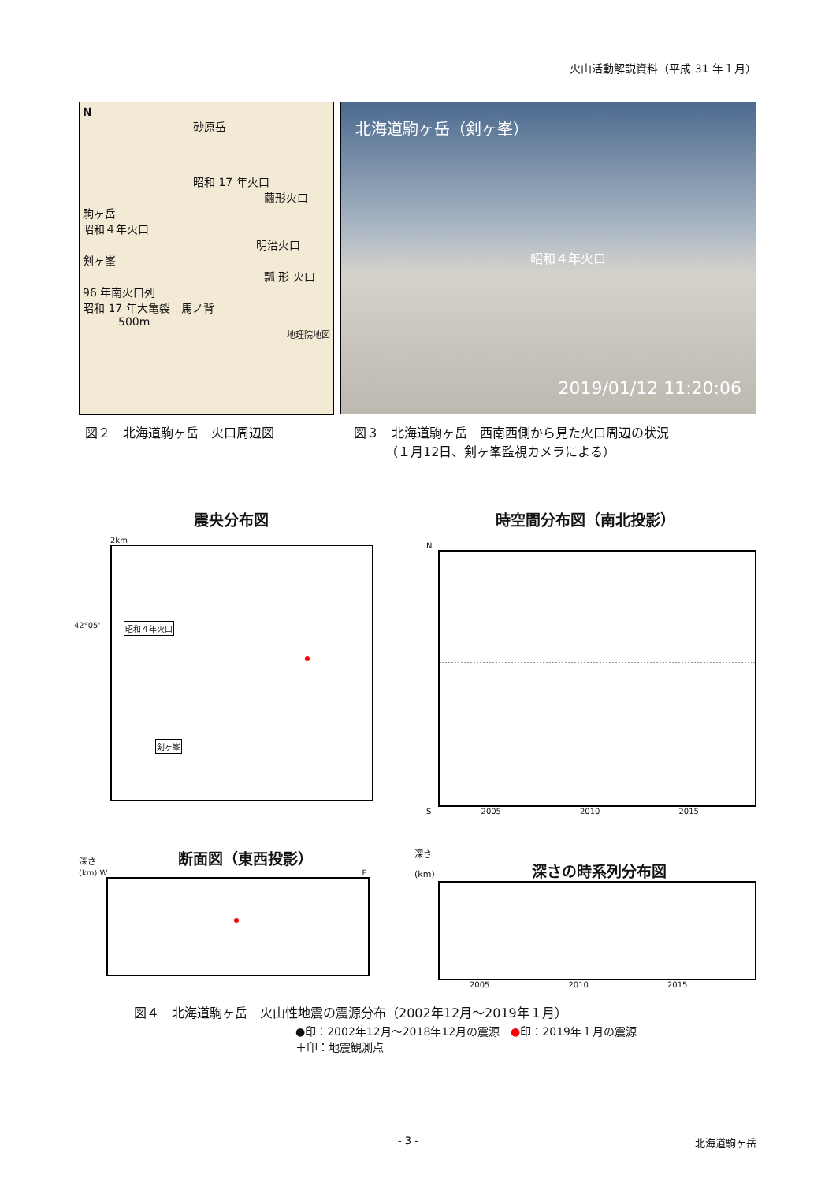火山活動解説資料（平成 31 年１月）
N
砂原岳
昭和 17 年火口
繭形火口
駒ヶ岳
昭和４年火口
明治火口
剣ヶ峯
瓢 形 火口
96 年南火口列
昭和 17 年大亀裂　馬ノ背
500m
地理院地図
北海道駒ヶ岳（剣ヶ峯）
昭和４年火口
2019/01/12 11:20:06
図２　北海道駒ヶ岳　火口周辺図 図３　北海道駒ヶ岳　西南西側から見た火口周辺の状況
　　　（１月12日、剣ヶ峯監視カメラによる）
震央分布図
2km
42°05' 昭和４年火口
剣ヶ峯
時空間分布図（南北投影）
N
S 2005 2010 2015
深さ 断面図（東西投影）
(km) W E
深さ
(km) 深さの時系列分布図
2005 2010 2015
図４　北海道駒ヶ岳　火山性地震の震源分布（2002年12月～2019年１月）
●印：2002年12月～2018年12月の震源　●印：2019年１月の震源
＋印：地震観測点
- 3 - 北海道駒ヶ岳